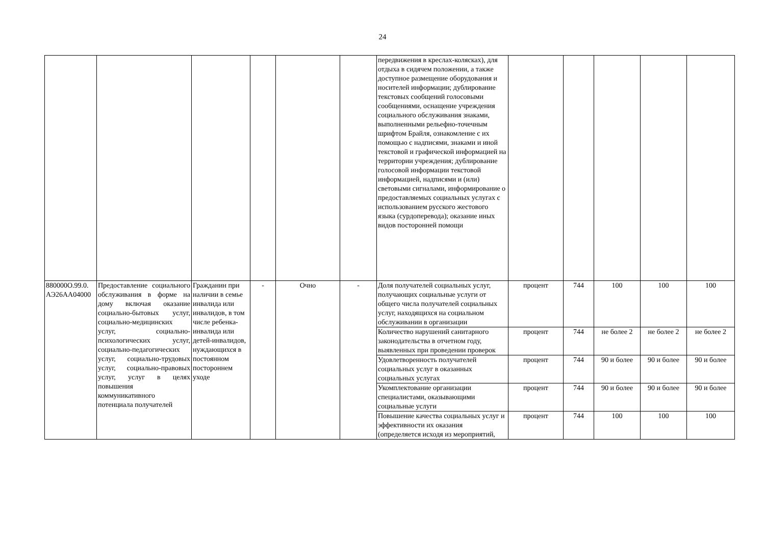24
| | | | | | | передвижения в креслах-колясках), для отдыха в сидячем положении, а также доступное размещение оборудования и носителей информации; дублирование текстовых сообщений голосовыми сообщениями, оснащение учреждения социального обслуживания знаками, выполненными рельефно-точечным шрифтом Брайля, ознакомление с их помощью с надписями, знаками и иной текстовой и графической информацией на территории учреждения; дублирование голосовой информации текстовой информацией, надписями и (или) световыми сигналами, информирование о предоставляемых социальных услугах с использованием русского жестового языка (сурдоперевода); оказание иных видов посторонней помощи | | | | | |
| 880000О.99.0. АЭ26АА04000 | Предоставление социального обслуживания в форме на дому включая оказание социально-бытовых услуг, социально-медицинских услуг, социально-психологических услуг, социально-педагогических услуг, социально-трудовых услуг, социально-правовых услуг, услуг в целях повышения коммуникативного потенциала получателей | Гражданин при наличии в семье инвалида или инвалидов, в том числе ребенка-инвалида или детей-инвалидов, нуждающихся в постоянном постороннем уходе | - | Очно | - | Доля получателей социальных услуг, получающих социальные услуги от общего числа получателей социальных услуг, находящихся на социальном обслуживании в организации | процент | 744 | 100 | 100 | 100 |
| | | | | | | Количество нарушений санитарного законодательства в отчетном году, выявленных при проведении проверок | процент | 744 | не более 2 | не более 2 | не более 2 |
| | | | | | | Удовлетворенность получателей социальных услуг в оказанных социальных услугах | процент | 744 | 90 и более | 90 и более | 90 и более |
| | | | | | | Укомплектование организации специалистами, оказывающими социальные услуги | процент | 744 | 90 и более | 90 и более | 90 и более |
| | | | | | | Повышение качества социальных услуг и эффективности их оказания (определяется исходя из мероприятий, | процент | 744 | 100 | 100 | 100 |